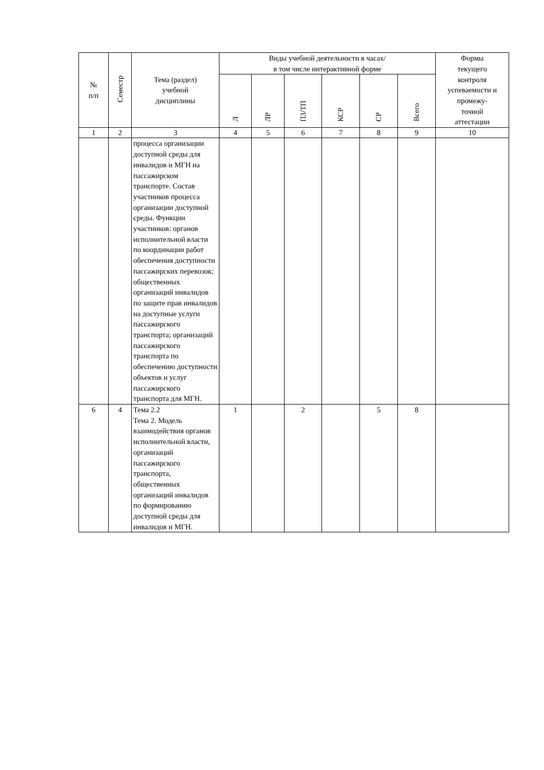| № п/п | Семестр | Тема (раздел) учебной дисциплины | Виды учебной деятельности в часах/ в том числе интерактивной форме | | | | | | Формы текущего контроля успеваемости и промежу- точной аттестации |
| --- | --- | --- | --- | --- | --- | --- | --- | --- | --- |
| | | | Л | ЛР | ПЗ/ТП | КСР | СР | Всего | |
| 1 | 2 | 3 | 4 | 5 | 6 | 7 | 8 | 9 | 10 |
| | | процесса организации доступной среды для инвалидов и МГН на пассажирском транспорте. Состав участников процесса организации доступной среды. Функции участников: органов исполнительной власти по координации работ обеспечения доступности пассажирских перевозок; общественных организаций инвалидов по защите прав инвалидов на доступные услуги пассажирского транспорта; организаций пассажирского транспорта по обеспечению доступности объектов и услуг пассажирского транспорта для МГН. | | | | | | | |
| 6 | 4 | Тема 2.2 Тема 2. Модель взаимодействия органов исполнительной власти, организаций пассажирского транспорта, общественных организаций инвалидов по формированию доступной среды для инвалидов и МГН. | 1 | | 2 | | 5 | 8 | |